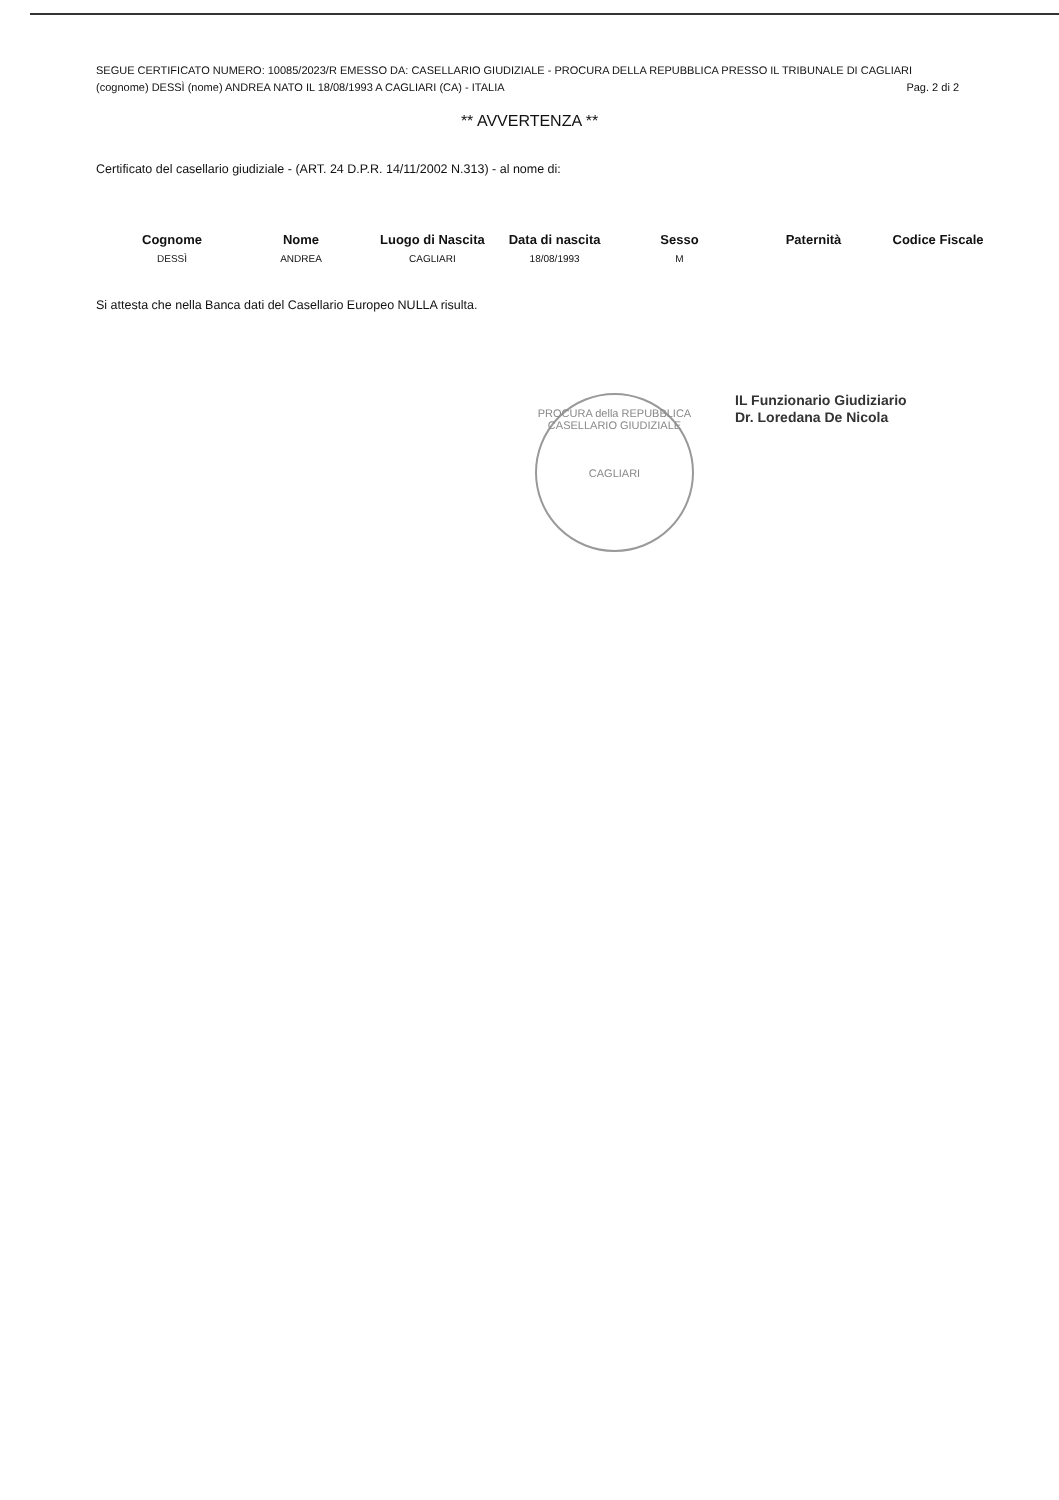SEGUE CERTIFICATO NUMERO: 10085/2023/R EMESSO DA: CASELLARIO GIUDIZIALE - PROCURA DELLA REPUBBLICA PRESSO IL TRIBUNALE DI CAGLIARI
(cognome) DESSÌ (nome) ANDREA NATO IL 18/08/1993 A CAGLIARI (CA) - ITALIA Pag. 2 di 2
** AVVERTENZA **
Certificato del casellario giudiziale - (ART. 24 D.P.R. 14/11/2002 N.313) - al nome di:
| Cognome | Nome | Luogo di Nascita | Data di nascita | Sesso | Paternità | Codice Fiscale |
| --- | --- | --- | --- | --- | --- | --- |
| DESSÌ | ANDREA | CAGLIARI | 18/08/1993 | M | | |
Si attesta che nella Banca dati del Casellario Europeo NULLA risulta.
IL Funzionario Giudiziario
Dr. Loredana De Nicola
PROCURA della REPUBBLICA
CASELLARIO GIUDIZIALE
CAGLIARI